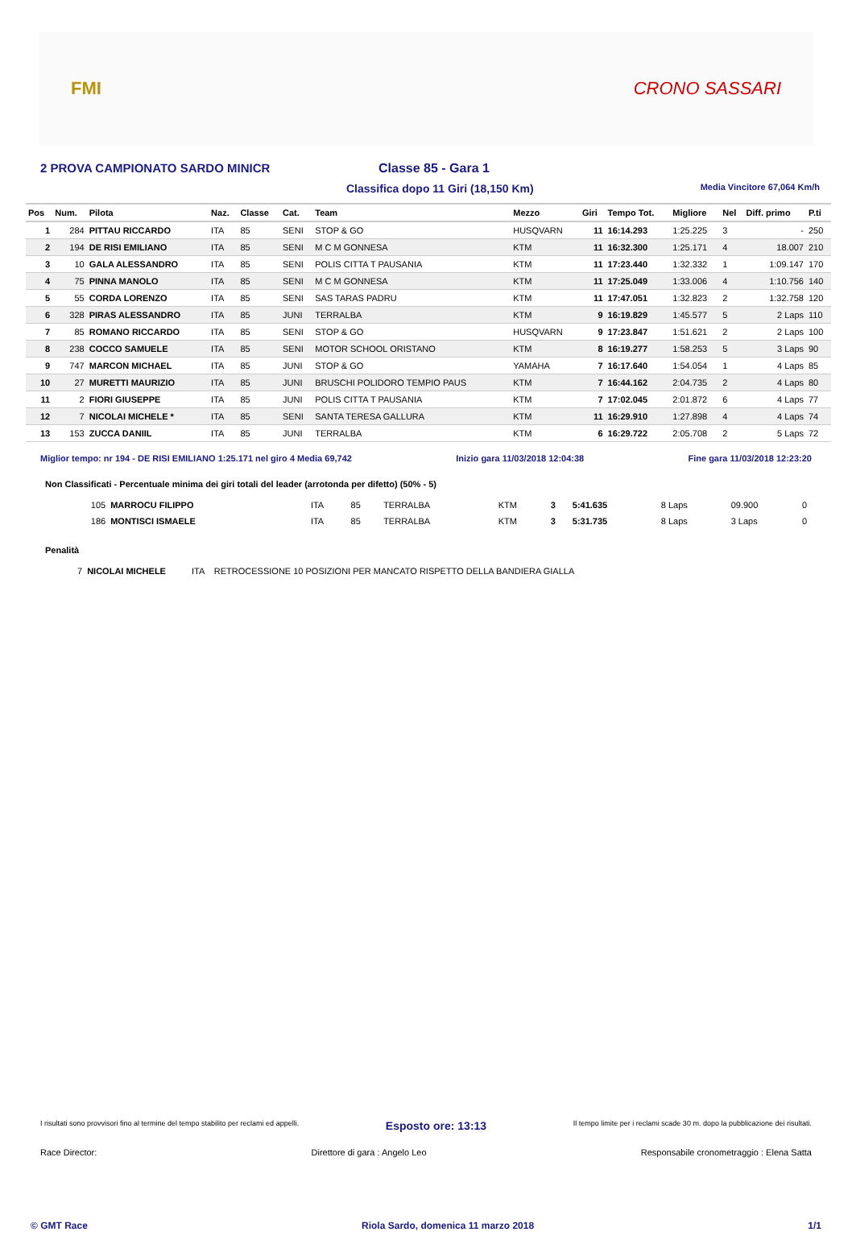FMI CRONO SASSARI
2 PROVA CAMPIONATO SARDO MINICR Classe 85 - Gara 1
Classifica dopo 11 Giri (18,150 Km) Media Vincitore 67,064 Km/h
| Pos | Num. | Pilota | Naz. | Classe | Cat. | Team | Mezzo | Giri | Tempo Tot. | Migliore | Nel | Diff. primo | P.ti |
| --- | --- | --- | --- | --- | --- | --- | --- | --- | --- | --- | --- | --- | --- |
| 1 | 284 | PITTAU RICCARDO | ITA | 85 | SENI | STOP & GO | HUSQVARN | 11 | 16:14.293 | 1:25.225 | 3 | - | 250 |
| 2 | 194 | DE RISI EMILIANO | ITA | 85 | SENI | M C M GONNESA | KTM | 11 | 16:32.300 | 1:25.171 | 4 | 18.007 | 210 |
| 3 | 10 | GALA ALESSANDRO | ITA | 85 | SENI | POLIS CITTA T PAUSANIA | KTM | 11 | 17:23.440 | 1:32.332 | 1 | 1:09.147 | 170 |
| 4 | 75 | PINNA MANOLO | ITA | 85 | SENI | M C M GONNESA | KTM | 11 | 17:25.049 | 1:33.006 | 4 | 1:10.756 | 140 |
| 5 | 55 | CORDA LORENZO | ITA | 85 | SENI | SAS TARAS PADRU | KTM | 11 | 17:47.051 | 1:32.823 | 2 | 1:32.758 | 120 |
| 6 | 328 | PIRAS ALESSANDRO | ITA | 85 | JUNI | TERRALBA | KTM | 9 | 16:19.829 | 1:45.577 | 5 | 2 Laps | 110 |
| 7 | 85 | ROMANO RICCARDO | ITA | 85 | SENI | STOP & GO | HUSQVARN | 9 | 17:23.847 | 1:51.621 | 2 | 2 Laps | 100 |
| 8 | 238 | COCCO SAMUELE | ITA | 85 | SENI | MOTOR SCHOOL ORISTANO | KTM | 8 | 16:19.277 | 1:58.253 | 5 | 3 Laps | 90 |
| 9 | 747 | MARCON MICHAEL | ITA | 85 | JUNI | STOP & GO | YAMAHA | 7 | 16:17.640 | 1:54.054 | 1 | 4 Laps | 85 |
| 10 | 27 | MURETTI MAURIZIO | ITA | 85 | JUNI | BRUSCHI POLIDORO TEMPIO PAUS | KTM | 7 | 16:44.162 | 2:04.735 | 2 | 4 Laps | 80 |
| 11 | 2 | FIORI GIUSEPPE | ITA | 85 | JUNI | POLIS CITTA T PAUSANIA | KTM | 7 | 17:02.045 | 2:01.872 | 6 | 4 Laps | 77 |
| 12 | 7 | NICOLAI MICHELE * | ITA | 85 | SENI | SANTA TERESA GALLURA | KTM | 11 | 16:29.910 | 1:27.898 | 4 | 4 Laps | 74 |
| 13 | 153 | ZUCCA DANIIL | ITA | 85 | JUNI | TERRALBA | KTM | 6 | 16:29.722 | 2:05.708 | 2 | 5 Laps | 72 |
Miglior tempo: nr 194 - DE RISI EMILIANO 1:25.171 nel giro 4 Media 69,742 Inizio gara 11/03/2018 12:04:38 Fine gara 11/03/2018 12:23:20
Non Classificati - Percentuale minima dei giri totali del leader (arrotonda per difetto) (50% - 5)
| 105 | MARROCU FILIPPO | ITA | 85 | TERRALBA | KTM | 3 | 5:41.635 | 8 Laps | 09.900 | 0 |
| 186 | MONTISCI ISMAELE | ITA | 85 | TERRALBA | KTM | 3 | 5:31.735 | 8 Laps | 3 Laps | 0 |
Penalità
| 7 | NICOLAI MICHELE | ITA | RETROCESSIONE 10 POSIZIONI PER MANCATO RISPETTO DELLA BANDIERA GIALLA |
I risultati sono provvisori fino al termine del tempo stabilito per reclami ed appelli. Esposto ore: 13:13 Il tempo limite per i reclami scade 30 m. dopo la pubblicazione dei risultati.
Race Director: Direttore di gara : Angelo Leo Responsabile cronometraggio : Elena Satta
© GMT Race Riola Sardo, domenica 11 marzo 2018 1/1